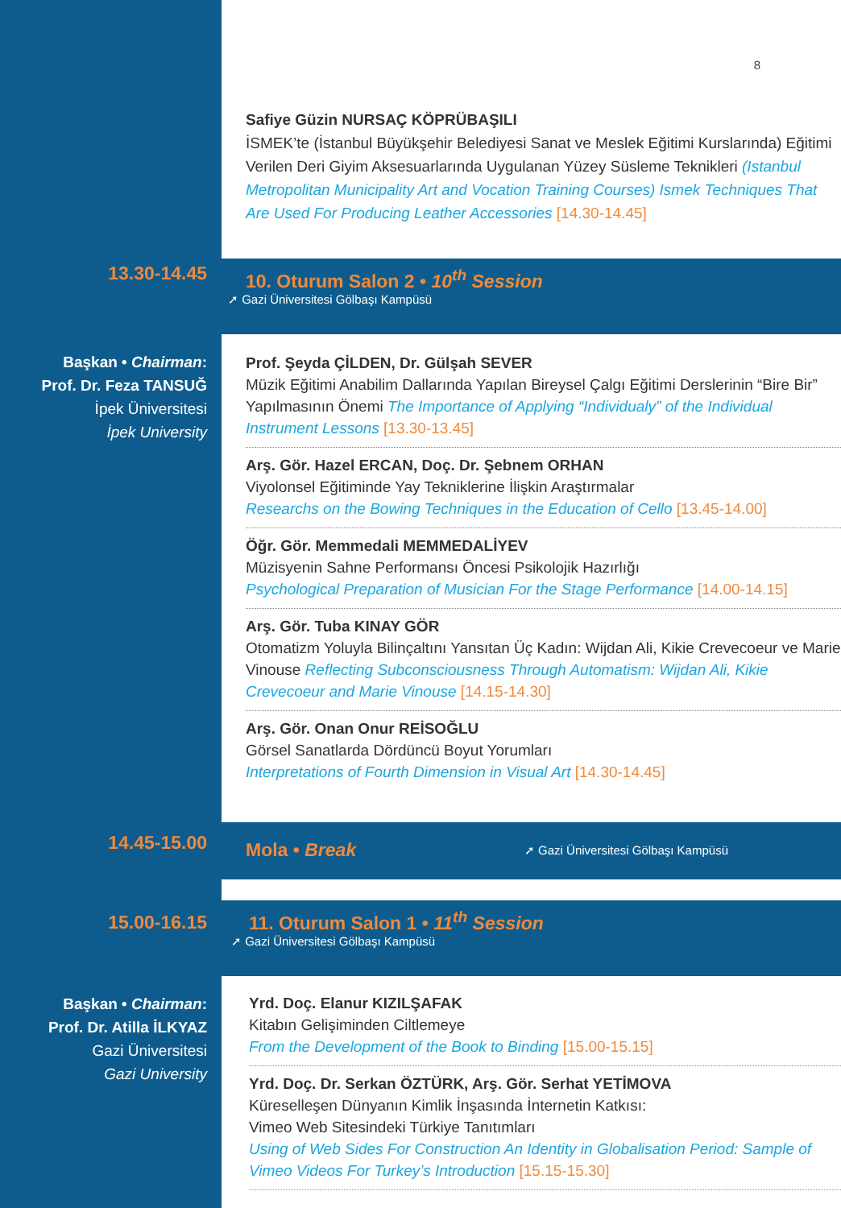8
Safiye Güzin NURSAÇ KÖPRÜBAŞILI
İSMEK’te (İstanbul Büyükşehir Belediyesi Sanat ve Meslek Eğitimi Kurslarında) Eğitimi Verilen Deri Giyim Aksesuarlarında Uygulanan Yüzey Süsleme Teknikleri (Istanbul Metropolitan Municipality Art and Vocation Training Courses) Ismek Techniques That Are Used For Producing Leather Accessories [14.30-14.45]
13.30-14.45
10. Oturum Salon 2 • 10<sup>th</sup> Session
➚ Gazi Üniversitesi Gölbaşı Kampüsü
Başkan • Chairman:
Prof. Dr. Feza TANSUĞ
İpek Üniversitesi
İpek University
Prof. Şeyda ÇİLDEN, Dr. Gülşah SEVER
Müzik Eğitimi Anabilim Dallarında Yapılan Bireysel Çalgı Eğitimi Derslerinin “Bire Bir” Yapılmasının Önemi The Importance of Applying “Individualy” of the Individual Instrument Lessons [13.30-13.45]
Arş. Gör. Hazel ERCAN, Doç. Dr. Şebnem ORHAN
Viyolonsel Eğitiminde Yay Tekniklerine İlişkin Araştırmalar
Researchs on the Bowing Techniques in the Education of Cello [13.45-14.00]
Öğr. Gör. Memmedali MEMMEDALİYEV
Müzisyenin Sahne Performansı Öncesi Psikolojik Hazırlığı
Psychological Preparation of Musician For the Stage Performance [14.00-14.15]
Arş. Gör. Tuba KINAY GÖR
Otomatizm Yoluyla Bilinçaltını Yansıtan Üç Kadın: Wijdan Ali, Kikie Crevecoeur ve Marie Vinouse Reflecting Subconsciousness Through Automatism: Wijdan Ali, Kikie Crevecoeur and Marie Vinouse [14.15-14.30]
Arş. Gör. Onan Onur REİSOĞLU
Görsel Sanatlarda Dördüncü Boyut Yorumları
Interpretations of Fourth Dimension in Visual Art [14.30-14.45]
14.45-15.00
Mola • Break ➚ Gazi Üniversitesi Gölbaşı Kampüsü
15.00-16.15
11. Oturum Salon 1 • 11<sup>th</sup> Session
➚ Gazi Üniversitesi Gölbaşı Kampüsü
Başkan • Chairman:
Prof. Dr. Atilla İLKYAZ
Gazi Üniversitesi
Gazi University
Yrd. Doç. Elanur KIZILŞAFAK
Kitabın Gelişiminden Ciltlemeye
From the Development of the Book to Binding [15.00-15.15]
Yrd. Doç. Dr. Serkan ÖZTÜRK, Arş. Gör. Serhat YETİMOVA
Küreselleşen Dünyanın Kimlik İnşasında İnternetin Katkısı:
Vimeo Web Sitesindeki Türkiye Tanıtımları
Using of Web Sides For Construction An Identity in Globalisation Period: Sample of Vimeo Videos For Turkey’s Introduction [15.15-15.30]